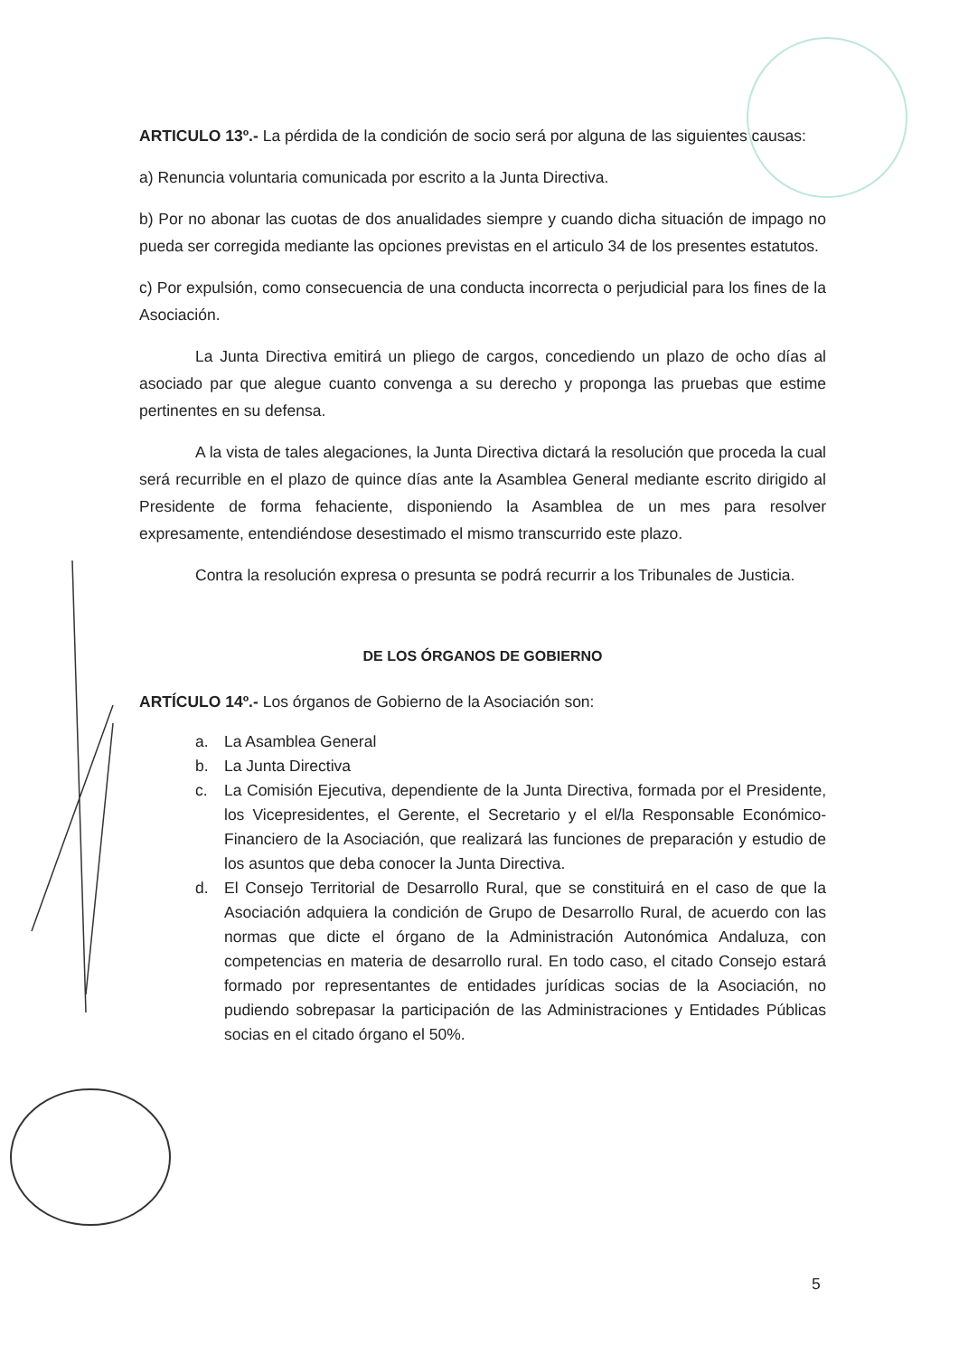ARTICULO 13º.- La pérdida de la condición de socio será por alguna de las siguientes causas:
a) Renuncia voluntaria comunicada por escrito a la Junta Directiva.
b) Por no abonar las cuotas de dos anualidades siempre y cuando dicha situación de impago no pueda ser corregida mediante las opciones previstas en el articulo 34 de los presentes estatutos.
c) Por expulsión, como consecuencia de una conducta incorrecta o perjudicial para los fines de la Asociación.
La Junta Directiva emitirá un pliego de cargos, concediendo un plazo de ocho días al asociado par que alegue cuanto convenga a su derecho y proponga las pruebas que estime pertinentes en su defensa.
A la vista de tales alegaciones, la Junta Directiva dictará la resolución que proceda la cual será recurrible en el plazo de quince días ante la Asamblea General mediante escrito dirigido al Presidente de forma fehaciente, disponiendo la Asamblea de un mes para resolver expresamente, entendiéndose desestimado el mismo transcurrido este plazo.
Contra la resolución expresa o presunta se podrá recurrir a los Tribunales de Justicia.
DE LOS ÓRGANOS DE GOBIERNO
ARTÍCULO 14º.- Los órganos de Gobierno de la Asociación son:
a. La Asamblea General
b. La Junta Directiva
c. La Comisión Ejecutiva, dependiente de la Junta Directiva, formada por el Presidente, los Vicepresidentes, el Gerente, el Secretario y el el/la Responsable Económico-Financiero de la Asociación, que realizará las funciones de preparación y estudio de los asuntos que deba conocer la Junta Directiva.
d. El Consejo Territorial de Desarrollo Rural, que se constituirá en el caso de que la Asociación adquiera la condición de Grupo de Desarrollo Rural, de acuerdo con las normas que dicte el órgano de la Administración Autonómica Andaluza, con competencias en materia de desarrollo rural. En todo caso, el citado Consejo estará formado por representantes de entidades jurídicas socias de la Asociación, no pudiendo sobrepasar la participación de las Administraciones y Entidades Públicas socias en el citado órgano el 50%.
5